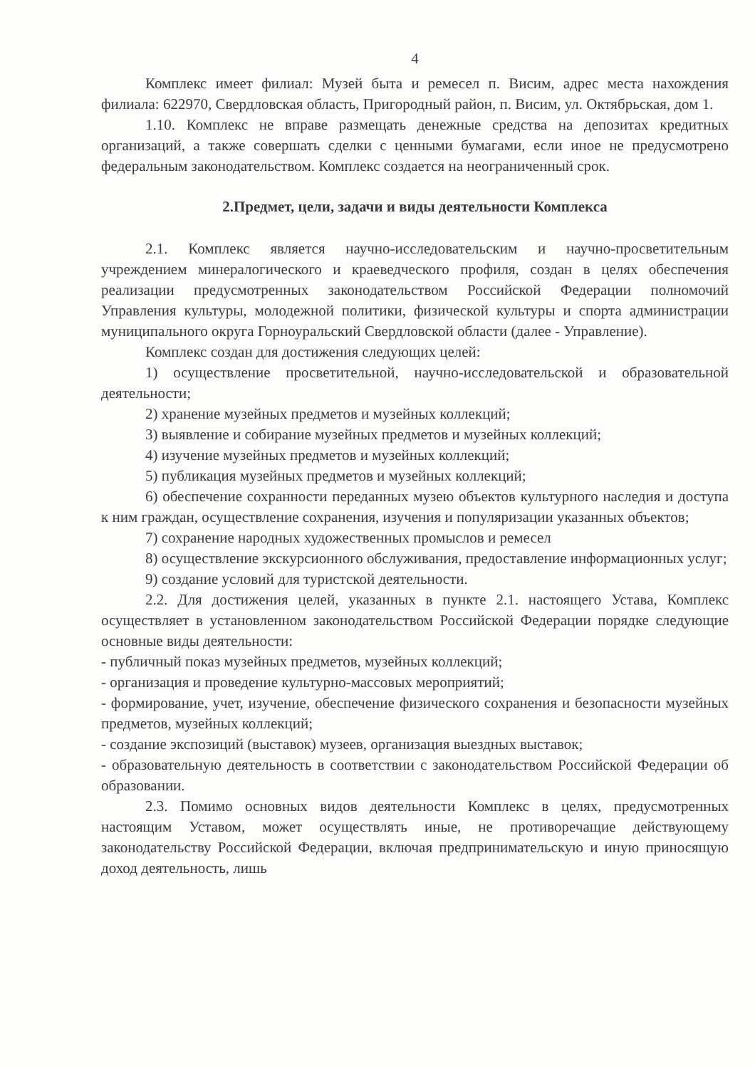4
Комплекс имеет филиал: Музей быта и ремесел п. Висим, адрес места нахождения филиала: 622970, Свердловская область, Пригородный район, п. Висим, ул. Октябрьская, дом 1.
1.10. Комплекс не вправе размещать денежные средства на депозитах кредитных организаций, а также совершать сделки с ценными бумагами, если иное не предусмотрено федеральным законодательством. Комплекс создается на неограниченный срок.
2.Предмет, цели, задачи и виды деятельности Комплекса
2.1. Комплекс является научно-исследовательским и научно-просветительным учреждением минералогического и краеведческого профиля, создан в целях обеспечения реализации предусмотренных законодательством Российской Федерации полномочий Управления культуры, молодежной политики, физической культуры и спорта администрации муниципального округа Горноуральский Свердловской области (далее - Управление).
Комплекс создан для достижения следующих целей:
1) осуществление просветительной, научно-исследовательской и образовательной деятельности;
2) хранение музейных предметов и музейных коллекций;
3) выявление и собирание музейных предметов и музейных коллекций;
4) изучение музейных предметов и музейных коллекций;
5) публикация музейных предметов и музейных коллекций;
6) обеспечение сохранности переданных музею объектов культурного наследия и доступа к ним граждан, осуществление сохранения, изучения и популяризации указанных объектов;
7) сохранение народных художественных промыслов и ремесел
8) осуществление экскурсионного обслуживания, предоставление информационных услуг;
9) создание условий для туристской деятельности.
2.2. Для достижения целей, указанных в пункте 2.1. настоящего Устава, Комплекс осуществляет в установленном законодательством Российской Федерации порядке следующие основные виды деятельности:
- публичный показ музейных предметов, музейных коллекций;
- организация и проведение культурно-массовых мероприятий;
- формирование, учет, изучение, обеспечение физического сохранения и безопасности музейных предметов, музейных коллекций;
- создание экспозиций (выставок) музеев, организация выездных выставок;
- образовательную деятельность в соответствии с законодательством Российской Федерации об образовании.
2.3. Помимо основных видов деятельности Комплекс в целях, предусмотренных настоящим Уставом, может осуществлять иные, не противоречащие действующему законодательству Российской Федерации, включая предпринимательскую и иную приносящую доход деятельность, лишь